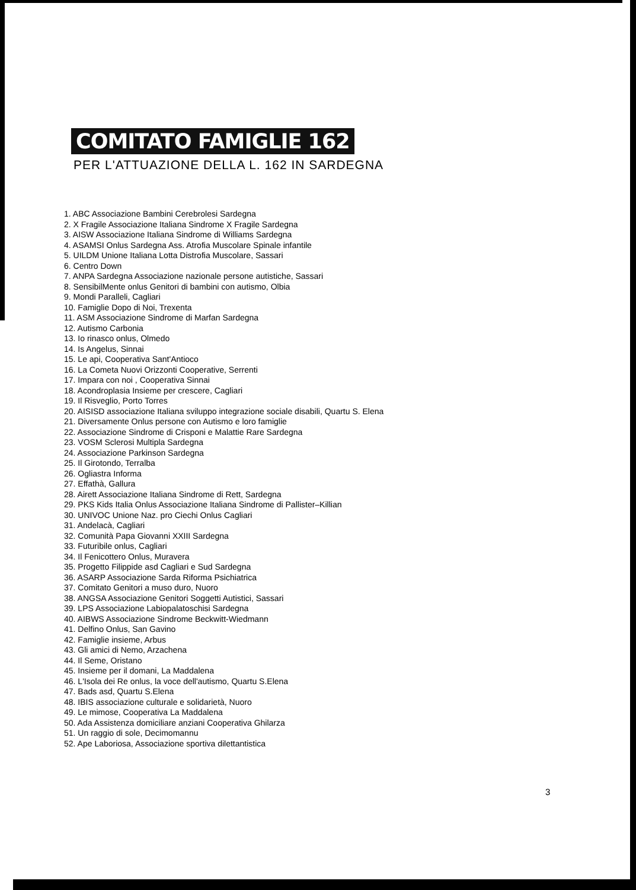COMITATO FAMIGLIE 162
PER L'ATTUAZIONE DELLA L. 162 IN SARDEGNA
1. ABC Associazione Bambini Cerebrolesi Sardegna
2. X Fragile Associazione Italiana Sindrome X Fragile Sardegna
3. AISW Associazione Italiana Sindrome di Williams Sardegna
4. ASAMSI Onlus Sardegna Ass. Atrofia Muscolare Spinale infantile
5. UILDM Unione Italiana Lotta Distrofia Muscolare, Sassari
6. Centro Down
7. ANPA Sardegna Associazione nazionale persone autistiche, Sassari
8. SensibilMente onlus Genitori di bambini con autismo, Olbia
9. Mondi Paralleli, Cagliari
10. Famiglie Dopo di Noi, Trexenta
11. ASM Associazione Sindrome di Marfan Sardegna
12. Autismo Carbonia
13. Io rinasco onlus, Olmedo
14. Is Angelus, Sinnai
15. Le api, Cooperativa Sant'Antioco
16. La Cometa Nuovi Orizzonti Cooperative, Serrenti
17. Impara con noi , Cooperativa Sinnai
18. Acondroplasia Insieme per crescere, Cagliari
19. Il Risveglio, Porto Torres
20. AISISD associazione Italiana sviluppo integrazione sociale disabili, Quartu S. Elena
21. Diversamente Onlus persone con Autismo e loro famiglie
22. Associazione Sindrome di Crisponi e Malattie Rare Sardegna
23. VOSM Sclerosi Multipla Sardegna
24. Associazione Parkinson Sardegna
25. Il Girotondo, Terralba
26. Ogliastra Informa
27. Effathà, Gallura
28. Airett Associazione Italiana Sindrome di Rett, Sardegna
29. PKS Kids Italia Onlus Associazione Italiana Sindrome di Pallister–Killian
30. UNIVOC Unione Naz. pro Ciechi Onlus Cagliari
31. Andelacà, Cagliari
32. Comunità Papa Giovanni XXIII Sardegna
33. Futuribile onlus, Cagliari
34. Il Fenicottero Onlus, Muravera
35. Progetto Filippide asd Cagliari e Sud Sardegna
36. ASARP Associazione Sarda Riforma Psichiatrica
37. Comitato Genitori a muso duro, Nuoro
38. ANGSA Associazione Genitori Soggetti Autistici, Sassari
39. LPS Associazione Labiopalatoschisi Sardegna
40. AIBWS Associazione Sindrome Beckwitt-Wiedmann
41. Delfino Onlus, San Gavino
42. Famiglie insieme, Arbus
43. Gli amici di Nemo, Arzachena
44. Il Seme, Oristano
45. Insieme per il domani, La Maddalena
46. L'Isola dei Re onlus, la voce dell'autismo, Quartu S.Elena
47. Bads asd, Quartu S.Elena
48. IBIS associazione culturale e solidarietà, Nuoro
49. Le mimose, Cooperativa La Maddalena
50. Ada Assistenza domiciliare anziani Cooperativa Ghilarza
51. Un raggio di sole, Decimomannu
52. Ape Laboriosa, Associazione sportiva dilettantistica
3